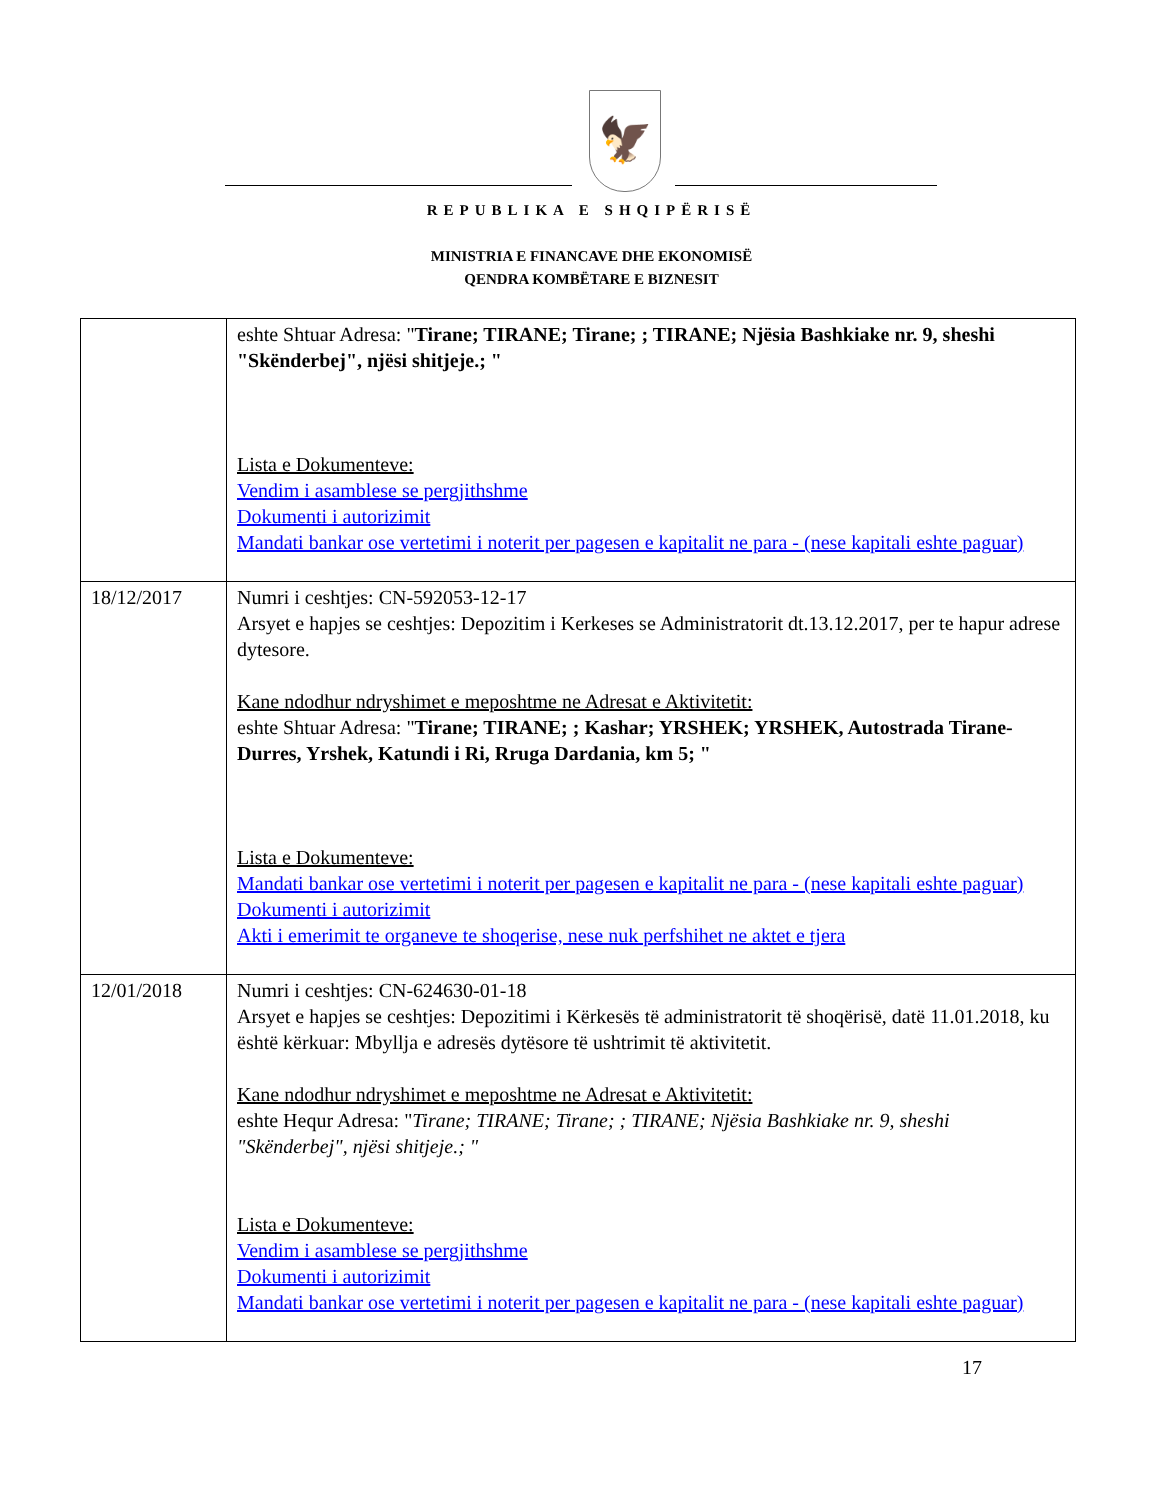🦅
REPUBLIKA E SHQIPËRISË
MINISTRIA E FINANCAVE DHE EKONOMISË
QENDRA KOMBËTARE E BIZNESIT
| | eshte Shtuar Adresa: " Tirane; TIRANE; Tirane; ; TIRANE; Njësia Bashkiake nr. 9, sheshi "Skënderbej", njësi shitjeje.; " Lista e Dokumenteve: Vendim i asamblese se pergjithshme Dokumenti i autorizimit Mandati bankar ose vertetimi i noterit per pagesen e kapitalit ne para - (nese kapitali eshte paguar) |
| 18/12/2017 | Numri i ceshtjes: CN-592053-12-17 Arsyet e hapjes se ceshtjes: Depozitim i Kerkeses se Administratorit dt.13.12.2017, per te hapur adrese dytesore. Kane ndodhur ndryshimet e meposhtme ne Adresat e Aktivitetit: eshte Shtuar Adresa: " Tirane; TIRANE; ; Kashar; YRSHEK; YRSHEK, Autostrada Tirane-Durres, Yrshek, Katundi i Ri, Rruga Dardania, km 5; " Lista e Dokumenteve: Mandati bankar ose vertetimi i noterit per pagesen e kapitalit ne para - (nese kapitali eshte paguar) Dokumenti i autorizimit Akti i emerimit te organeve te shoqerise, nese nuk perfshihet ne aktet e tjera |
| 12/01/2018 | Numri i ceshtjes: CN-624630-01-18 Arsyet e hapjes se ceshtjes: Depozitimi i Kërkesës të administratorit të shoqërisë, datë 11.01.2018, ku është kërkuar: Mbyllja e adresës dytësore të ushtrimit të aktivitetit. Kane ndodhur ndryshimet e meposhtme ne Adresat e Aktivitetit: eshte Hequr Adresa: " Tirane; TIRANE; Tirane; ; TIRANE; Njësia Bashkiake nr. 9, sheshi "Skënderbej", njësi shitjeje.; " Lista e Dokumenteve: Vendim i asamblese se pergjithshme Dokumenti i autorizimit Mandati bankar ose vertetimi i noterit per pagesen e kapitalit ne para - (nese kapitali eshte paguar) |
17